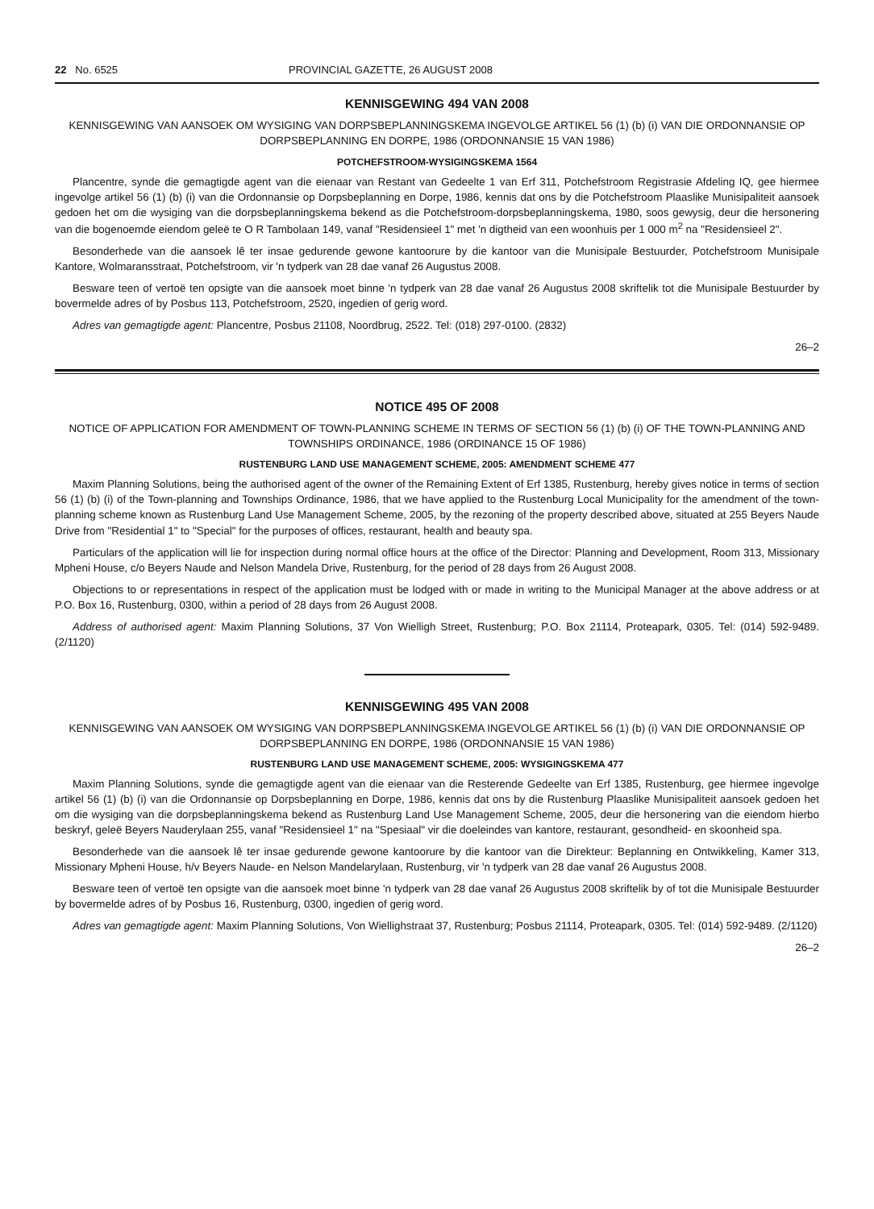22 No. 6525 PROVINCIAL GAZETTE, 26 AUGUST 2008
KENNISGEWING 494 VAN 2008
KENNISGEWING VAN AANSOEK OM WYSIGING VAN DORPSBEPLANNINGSKEMA INGEVOLGE ARTIKEL 56 (1) (b) (i) VAN DIE ORDONNANSIE OP DORPSBEPLANNING EN DORPE, 1986 (ORDONNANSIE 15 VAN 1986)
POTCHEFSTROOM-WYSIGINGSKEMA 1564
Plancentre, synde die gemagtigde agent van die eienaar van Restant van Gedeelte 1 van Erf 311, Potchefstroom Registrasie Afdeling IQ, gee hiermee ingevolge artikel 56 (1) (b) (i) van die Ordonnansie op Dorpsbeplanning en Dorpe, 1986, kennis dat ons by die Potchefstroom Plaaslike Munisipaliteit aansoek gedoen het om die wysiging van die dorpsbeplanningskema bekend as die Potchefstroom-dorpsbeplanningskema, 1980, soos gewysig, deur die hersonering van die bogenoemde eiendom geleë te O R Tambolaan 149, vanaf "Residensieel 1" met 'n digtheid van een woonhuis per 1 000 m<sup>2</sup> na "Residensieel 2".
Besonderhede van die aansoek lê ter insae gedurende gewone kantoorure by die kantoor van die Munisipale Bestuurder, Potchefstroom Munisipale Kantore, Wolmaransstraat, Potchefstroom, vir 'n tydperk van 28 dae vanaf 26 Augustus 2008.
Besware teen of vertoë ten opsigte van die aansoek moet binne 'n tydperk van 28 dae vanaf 26 Augustus 2008 skriftelik tot die Munisipale Bestuurder by bovermelde adres of by Posbus 113, Potchefstroom, 2520, ingedien of gerig word.
Adres van gemagtigde agent: Plancentre, Posbus 21108, Noordbrug, 2522. Tel: (018) 297-0100. (2832)
26–2
NOTICE 495 OF 2008
NOTICE OF APPLICATION FOR AMENDMENT OF TOWN-PLANNING SCHEME IN TERMS OF SECTION 56 (1) (b) (i) OF THE TOWN-PLANNING AND TOWNSHIPS ORDINANCE, 1986 (ORDINANCE 15 OF 1986)
RUSTENBURG LAND USE MANAGEMENT SCHEME, 2005: AMENDMENT SCHEME 477
Maxim Planning Solutions, being the authorised agent of the owner of the Remaining Extent of Erf 1385, Rustenburg, hereby gives notice in terms of section 56 (1) (b) (i) of the Town-planning and Townships Ordinance, 1986, that we have applied to the Rustenburg Local Municipality for the amendment of the town-planning scheme known as Rustenburg Land Use Management Scheme, 2005, by the rezoning of the property described above, situated at 255 Beyers Naude Drive from "Residential 1" to "Special" for the purposes of offices, restaurant, health and beauty spa.
Particulars of the application will lie for inspection during normal office hours at the office of the Director: Planning and Development, Room 313, Missionary Mpheni House, c/o Beyers Naude and Nelson Mandela Drive, Rustenburg, for the period of 28 days from 26 August 2008.
Objections to or representations in respect of the application must be lodged with or made in writing to the Municipal Manager at the above address or at P.O. Box 16, Rustenburg, 0300, within a period of 28 days from 26 August 2008.
Address of authorised agent: Maxim Planning Solutions, 37 Von Wielligh Street, Rustenburg; P.O. Box 21114, Proteapark, 0305. Tel: (014) 592-9489. (2/1120)
KENNISGEWING 495 VAN 2008
KENNISGEWING VAN AANSOEK OM WYSIGING VAN DORPSBEPLANNINGSKEMA INGEVOLGE ARTIKEL 56 (1) (b) (i) VAN DIE ORDONNANSIE OP DORPSBEPLANNING EN DORPE, 1986 (ORDONNANSIE 15 VAN 1986)
RUSTENBURG LAND USE MANAGEMENT SCHEME, 2005: WYSIGINGSKEMA 477
Maxim Planning Solutions, synde die gemagtigde agent van die eienaar van die Resterende Gedeelte van Erf 1385, Rustenburg, gee hiermee ingevolge artikel 56 (1) (b) (i) van die Ordonnansie op Dorpsbeplanning en Dorpe, 1986, kennis dat ons by die Rustenburg Plaaslike Munisipaliteit aansoek gedoen het om die wysiging van die dorpsbeplanningskema bekend as Rustenburg Land Use Management Scheme, 2005, deur die hersonering van die eiendom hierbo beskryf, geleë Beyers Nauderylaan 255, vanaf "Residensieel 1" na "Spesiaal" vir die doeleindes van kantore, restaurant, gesondheid- en skoonheid spa.
Besonderhede van die aansoek lê ter insae gedurende gewone kantoorure by die kantoor van die Direkteur: Beplanning en Ontwikkeling, Kamer 313, Missionary Mpheni House, h/v Beyers Naude- en Nelson Mandelarylaan, Rustenburg, vir 'n tydperk van 28 dae vanaf 26 Augustus 2008.
Besware teen of vertoë ten opsigte van die aansoek moet binne 'n tydperk van 28 dae vanaf 26 Augustus 2008 skriftelik by of tot die Munisipale Bestuurder by bovermelde adres of by Posbus 16, Rustenburg, 0300, ingedien of gerig word.
Adres van gemagtigde agent: Maxim Planning Solutions, Von Wiellighstraat 37, Rustenburg; Posbus 21114, Proteapark, 0305. Tel: (014) 592-9489. (2/1120)
26–2